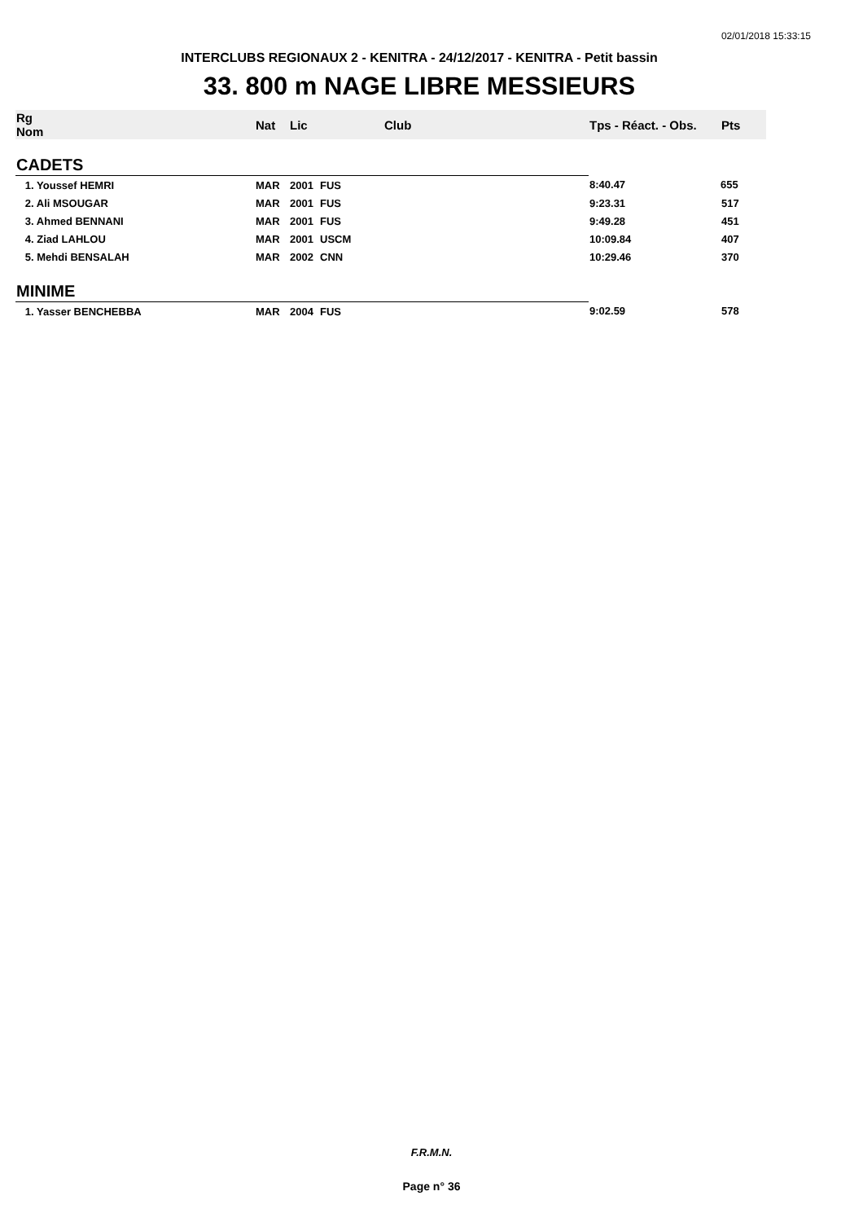02/01/2018 15:33:15
INTERCLUBS REGIONAUX 2 - KENITRA - 24/12/2017 - KENITRA - Petit bassin
33. 800 m NAGE LIBRE MESSIEURS
| Rg Nom | | Nat | Lic | Club | Tps - Réact. - Obs. | Pts |
| --- | --- | --- | --- | --- | --- | --- |
| CADETS | | | | | | |
| 1. Youssef HEMRI | | MAR | 2001 | FUS | 8:40.47 | 655 |
| 2. Ali MSOUGAR | | MAR | 2001 | FUS | 9:23.31 | 517 |
| 3. Ahmed BENNANI | | MAR | 2001 | FUS | 9:49.28 | 451 |
| 4. Ziad LAHLOU | | MAR | 2001 | USCM | 10:09.84 | 407 |
| 5. Mehdi BENSALAH | | MAR | 2002 | CNN | 10:29.46 | 370 |
| MINIME | | | | | | |
| 1. Yasser BENCHEBBA | | MAR | 2004 | FUS | 9:02.59 | 578 |
F.R.M.N.
Page n° 36